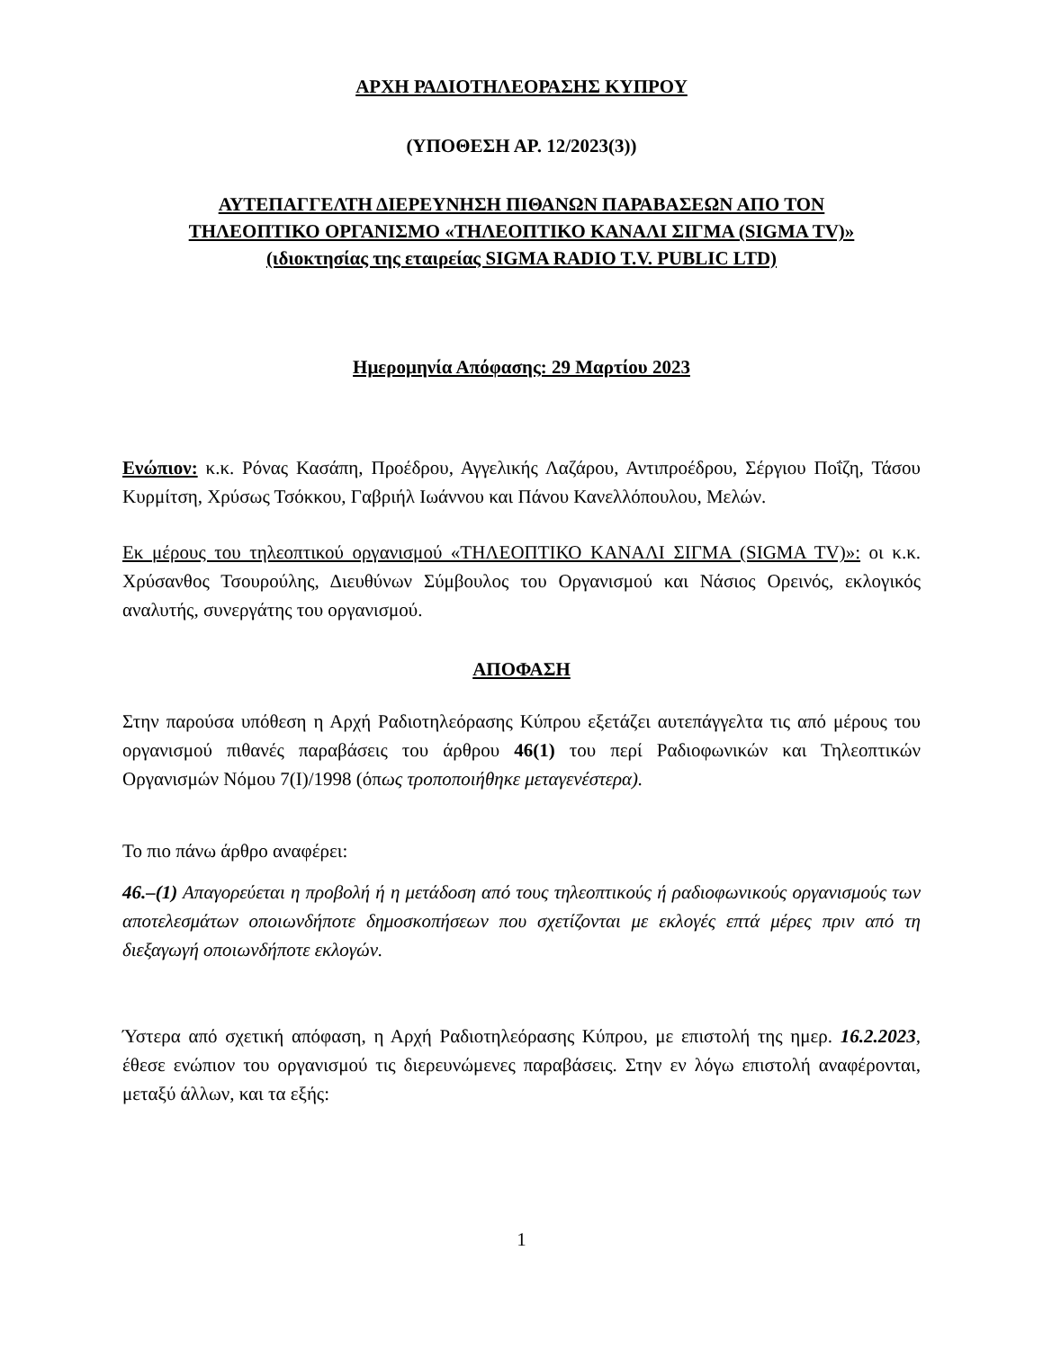ΑΡΧΗ ΡΑΔΙΟΤΗΛΕΟΡΑΣΗΣ ΚΥΠΡΟΥ
(ΥΠΟΘΕΣΗ ΑΡ. 12/2023(3))
ΑΥΤΕΠΑΓΓΕΛΤΗ ΔΙΕΡΕΥΝΗΣΗ ΠΙΘΑΝΩΝ ΠΑΡΑΒΑΣΕΩΝ ΑΠΟ ΤΟΝ
ΤΗΛΕΟΠΤΙΚΟ ΟΡΓΑΝΙΣΜΟ «ΤΗΛΕΟΠΤΙΚΟ ΚΑΝΑΛΙ ΣΙΓΜΑ (SIGMA TV)»
(ιδιοκτησίας της εταιρείας SIGMA RADIO T.V. PUBLIC LTD)
Ημερομηνία Απόφασης: 29 Μαρτίου 2023
Ενώπιον: κ.κ. Ρόνας Κασάπη, Προέδρου, Αγγελικής Λαζάρου, Αντιπροέδρου, Σέργιου Ποΐζη, Τάσου Κυρμίτση, Χρύσως Τσόκκου, Γαβριήλ Ιωάννου και Πάνου Κανελλόπουλου, Μελών.
Εκ μέρους του τηλεοπτικού οργανισμού «ΤΗΛΕΟΠΤΙΚΟ ΚΑΝΑΛΙ ΣΙΓΜΑ (SIGMA TV)»: οι κ.κ. Χρύσανθος Τσουρούλης, Διευθύνων Σύμβουλος του Οργανισμού και Νάσιος Ορεινός, εκλογικός αναλυτής, συνεργάτης του οργανισμού.
ΑΠΟΦΑΣΗ
Στην παρούσα υπόθεση η Αρχή Ραδιοτηλεόρασης Κύπρου εξετάζει αυτεπάγγελτα τις από μέρους του οργανισμού πιθανές παραβάσεις του άρθρου 46(1) του περί Ραδιοφωνικών και Τηλεοπτικών Οργανισμών Νόμου 7(Ι)/1998 (όπως τροποποιήθηκε μεταγενέστερα).
Το πιο πάνω άρθρο αναφέρει:
46.–(1) Απαγορεύεται η προβολή ή η μετάδοση από τους τηλεοπτικούς ή ραδιοφωνικούς οργανισμούς των αποτελεσμάτων οποιωνδήποτε δημοσκοπήσεων που σχετίζονται με εκλογές επτά μέρες πριν από τη διεξαγωγή οποιωνδήποτε εκλογών.
Ύστερα από σχετική απόφαση, η Αρχή Ραδιοτηλεόρασης Κύπρου, με επιστολή της ημερ. 16.2.2023, έθεσε ενώπιον του οργανισμού τις διερευνώμενες παραβάσεις. Στην εν λόγω επιστολή αναφέρονται, μεταξύ άλλων, και τα εξής:
1